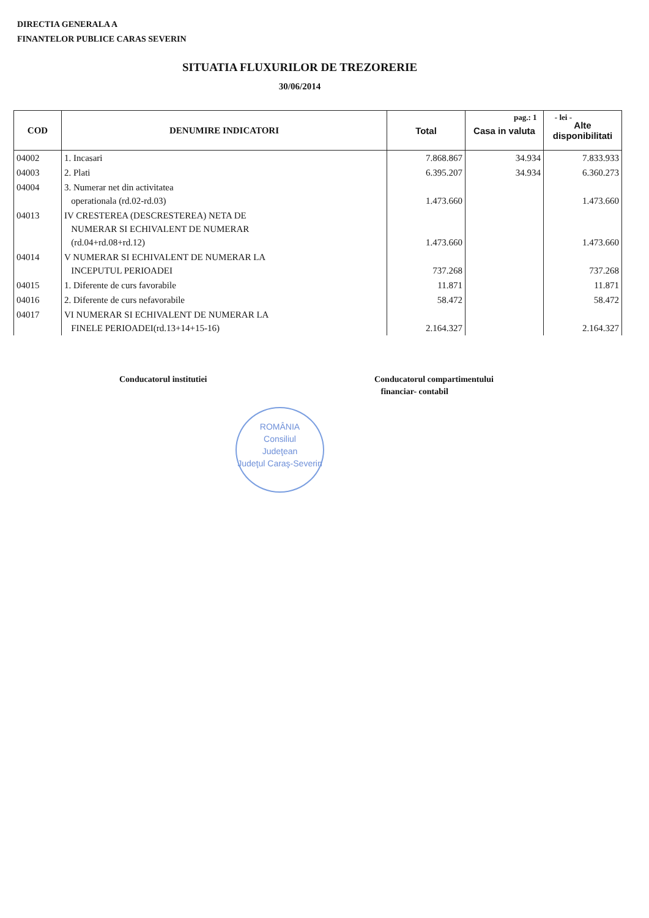DIRECTIA GENERALA A
FINANTELOR PUBLICE CARAS SEVERIN
SITUATIA FLUXURILOR DE TREZORERIE
30/06/2014
pag.: 1 - lei -
| COD | DENUMIRE INDICATORI | Total | Casa in valuta | Alte disponibilitati |
| --- | --- | --- | --- | --- |
| 04002 | 1. Incasari | 7.868.867 | 34.934 | 7.833.933 |
| 04003 | 2. Plati | 6.395.207 | 34.934 | 6.360.273 |
| 04004 | 3. Numerar net din activitatea operationala (rd.02-rd.03) | 1.473.660 | | 1.473.660 |
| 04013 | IV CRESTEREA (DESCRESTEREA) NETA DE NUMERAR SI ECHIVALENT DE NUMERAR (rd.04+rd.08+rd.12) | 1.473.660 | | 1.473.660 |
| 04014 | V NUMERAR SI ECHIVALENT DE NUMERAR LA INCEPUTUL PERIOADEI | 737.268 | | 737.268 |
| 04015 | 1. Diferente de curs favorabile | 11.871 | | 11.871 |
| 04016 | 2. Diferente de curs nefavorabile | 58.472 | | 58.472 |
| 04017 | VI NUMERAR SI ECHIVALENT DE NUMERAR LA FINELE PERIOADEI(rd.13+14+15-16) | 2.164.327 | | 2.164.327 |
Conducatorul institutiei
Conducatorul compartimentului
financiar- contabil
ROMÂNIA
Consiliul
Judeţean
Judeţul Caraş-Severin